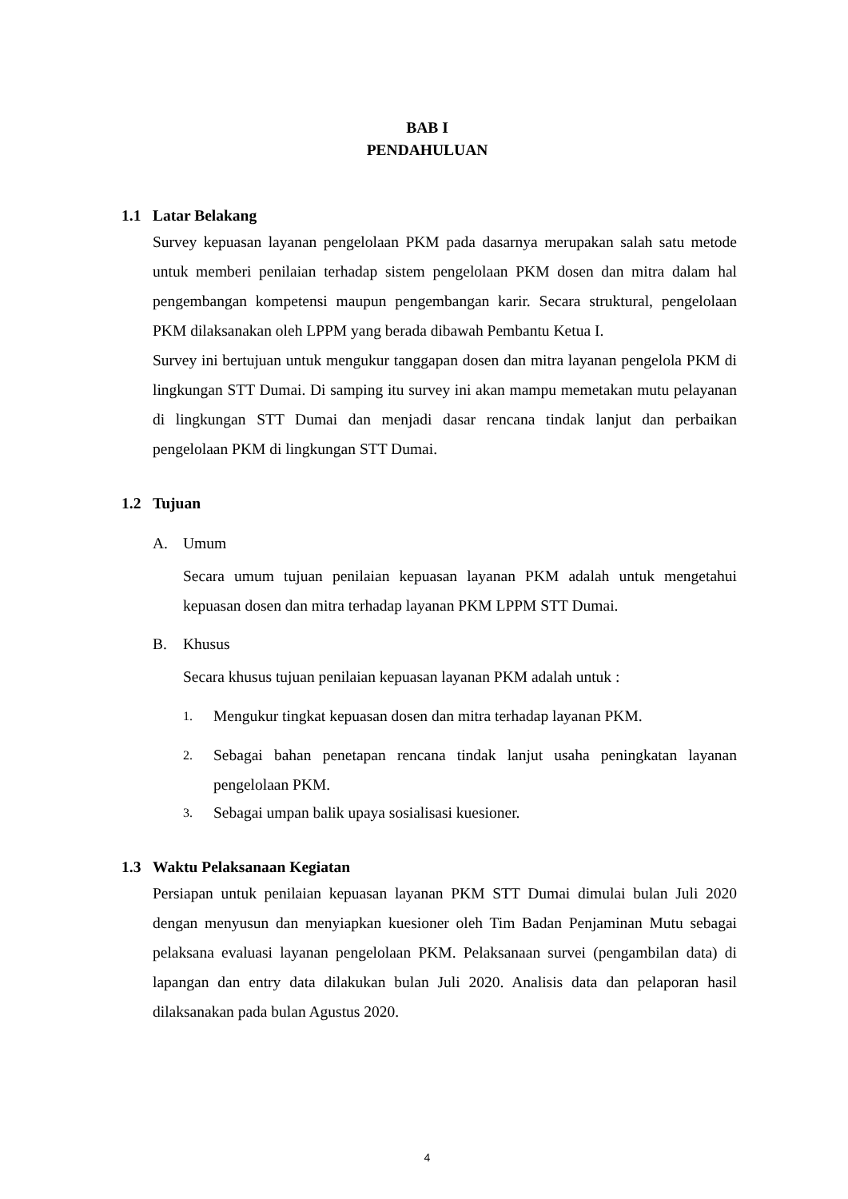BAB I
PENDAHULUAN
1.1 Latar Belakang
Survey kepuasan layanan pengelolaan PKM pada dasarnya merupakan salah satu metode untuk memberi penilaian terhadap sistem pengelolaan PKM dosen dan mitra dalam hal pengembangan kompetensi maupun pengembangan karir. Secara struktural, pengelolaan PKM dilaksanakan oleh LPPM yang berada dibawah Pembantu Ketua I.
Survey ini bertujuan untuk mengukur tanggapan dosen dan mitra layanan pengelola PKM di lingkungan STT Dumai. Di samping itu survey ini akan mampu memetakan mutu pelayanan di lingkungan STT Dumai dan menjadi dasar rencana tindak lanjut dan perbaikan pengelolaan PKM di lingkungan STT Dumai.
1.2 Tujuan
A. Umum
Secara umum tujuan penilaian kepuasan layanan PKM adalah untuk mengetahui kepuasan dosen dan mitra terhadap layanan PKM LPPM STT Dumai.
B. Khusus
Secara khusus tujuan penilaian kepuasan layanan PKM adalah untuk :
1.
Mengukur tingkat kepuasan dosen dan mitra terhadap layanan PKM.
2.
Sebagai bahan penetapan rencana tindak lanjut usaha peningkatan layanan pengelolaan PKM.
3.
Sebagai umpan balik upaya sosialisasi kuesioner.
1.3 Waktu Pelaksanaan Kegiatan
Persiapan untuk penilaian kepuasan layanan PKM STT Dumai dimulai bulan Juli 2020 dengan menyusun dan menyiapkan kuesioner oleh Tim Badan Penjaminan Mutu sebagai pelaksana evaluasi layanan pengelolaan PKM. Pelaksanaan survei (pengambilan data) di lapangan dan entry data dilakukan bulan Juli 2020. Analisis data dan pelaporan hasil dilaksanakan pada bulan Agustus 2020.
4